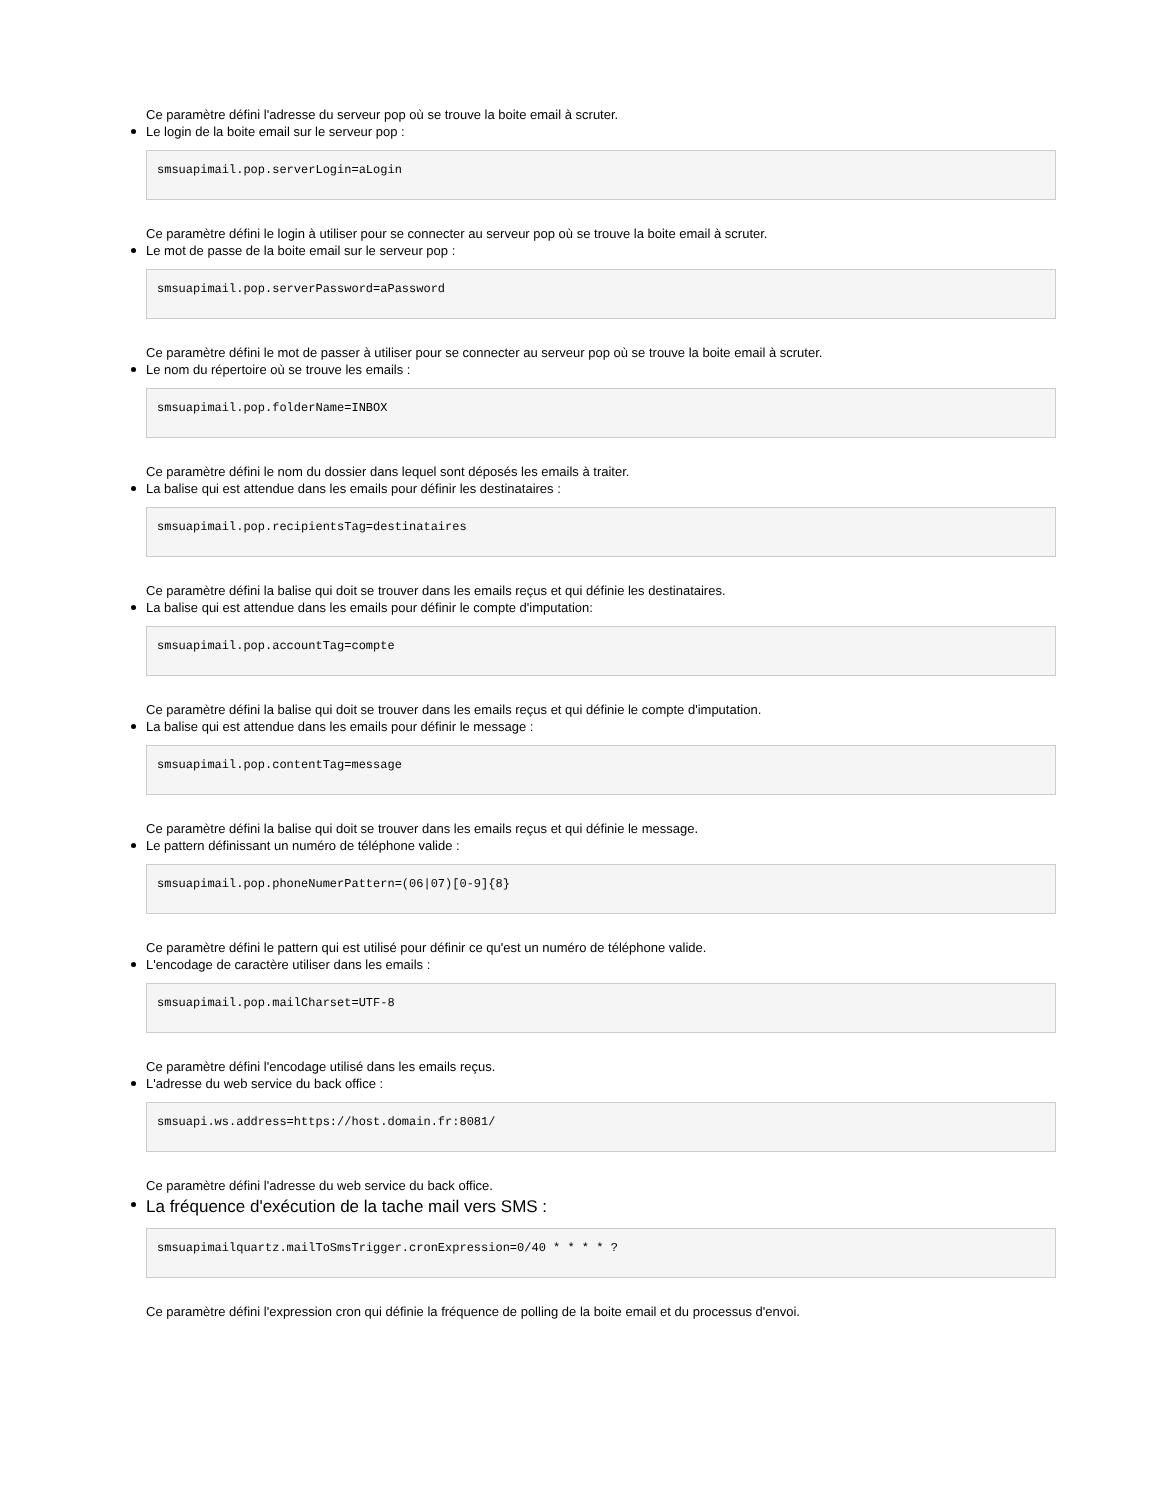Ce paramètre défini l'adresse du serveur pop où se trouve la boite email à scruter.
Le login de la boite email sur le serveur pop :
smsuapimail.pop.serverLogin=aLogin
Ce paramètre défini le login à utiliser pour se connecter au serveur pop où se trouve la boite email à scruter.
Le mot de passe de la boite email sur le serveur pop :
smsuapimail.pop.serverPassword=aPassword
Ce paramètre défini le mot de passer à utiliser pour se connecter au serveur pop où se trouve la boite email à scruter.
Le nom du répertoire où se trouve les emails :
smsuapimail.pop.folderName=INBOX
Ce paramètre défini le nom du dossier dans lequel sont déposés les emails à traiter.
La balise qui est attendue dans les emails pour définir les destinataires :
smsuapimail.pop.recipientsTag=destinataires
Ce paramètre défini la balise qui doit se trouver dans les emails reçus et qui définie les destinataires.
La balise qui est attendue dans les emails pour définir le compte d'imputation:
smsuapimail.pop.accountTag=compte
Ce paramètre défini la balise qui doit se trouver dans les emails reçus et qui définie le compte d'imputation.
La balise qui est attendue dans les emails pour définir le message :
smsuapimail.pop.contentTag=message
Ce paramètre défini la balise qui doit se trouver dans les emails reçus et qui définie le message.
Le pattern définissant un numéro de téléphone valide :
smsuapimail.pop.phoneNumerPattern=(06|07)[0-9]{8}
Ce paramètre défini le pattern qui est utilisé pour définir ce qu'est un numéro de téléphone valide.
L'encodage de caractère utiliser dans les emails :
smsuapimail.pop.mailCharset=UTF-8
Ce paramètre défini l'encodage utilisé dans les emails reçus.
L'adresse du web service du back office :
smsuapi.ws.address=https://host.domain.fr:8081/
Ce paramètre défini l'adresse du web service du back office.
La fréquence d'exécution de la tache mail vers SMS :
smsuapimailquartz.mailToSmsTrigger.cronExpression=0/40 * * * * ?
Ce paramètre défini l'expression cron qui définie la fréquence de polling de la boite email et du processus d'envoi.